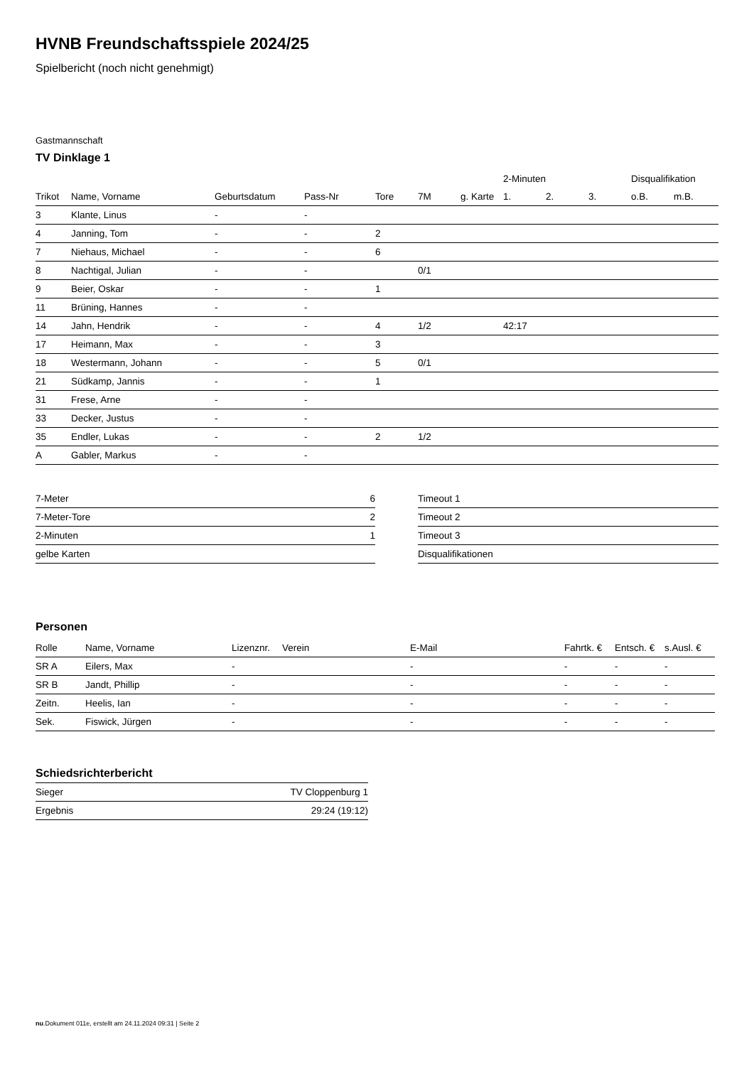HVNB Freundschaftsspiele 2024/25
Spielbericht (noch nicht genehmigt)
Gastmannschaft
TV Dinklage 1
| | | | | | | | 2-Minuten | | | Disqualifikation | |
| --- | --- | --- | --- | --- | --- | --- | --- | --- | --- | --- | --- |
| Trikot | Name, Vorname | Geburtsdatum | Pass-Nr | Tore | 7M | g. Karte | 1. | 2. | 3. | o.B. | m.B. |
| 3 | Klante, Linus | - | - | | | | | | | | |
| 4 | Janning, Tom | - | - | 2 | | | | | | | |
| 7 | Niehaus, Michael | - | - | 6 | | | | | | | |
| 8 | Nachtigal, Julian | - | - | | 0/1 | | | | | | |
| 9 | Beier, Oskar | - | - | 1 | | | | | | | |
| 11 | Brüning, Hannes | - | - | | | | | | | | |
| 14 | Jahn, Hendrik | - | - | 4 | 1/2 | | 42:17 | | | | |
| 17 | Heimann, Max | - | - | 3 | | | | | | | |
| 18 | Westermann, Johann | - | - | 5 | 0/1 | | | | | | |
| 21 | Südkamp, Jannis | - | - | 1 | | | | | | | |
| 31 | Frese, Arne | - | - | | | | | | | | |
| 33 | Decker, Justus | - | - | | | | | | | | |
| 35 | Endler, Lukas | - | - | 2 | 1/2 | | | | | | |
| A | Gabler, Markus | - | - | | | | | | | | |
| 7-Meter | 6 |
| 7-Meter-Tore | 2 |
| 2-Minuten | 1 |
| gelbe Karten | |
| Timeout 1 |
| Timeout 2 |
| Timeout 3 |
| Disqualifikationen |
Personen
| Rolle | Name, Vorname | Lizenznr. | Verein | E-Mail | Fahrtk. € | Entsch. € | s.Ausl. € |
| --- | --- | --- | --- | --- | --- | --- | --- |
| SR A | Eilers, Max | - | | - | - | - | - |
| SR B | Jandt, Phillip | - | | - | - | - | - |
| Zeitn. | Heelis, Ian | - | | - | - | - | - |
| Sek. | Fiswick, Jürgen | - | | - | - | - | - |
Schiedsrichterbericht
| Sieger | TV Cloppenburg 1 |
| Ergebnis | 29:24 (19:12) |
nu.Dokument 011e, erstellt am 24.11.2024 09:31 | Seite 2